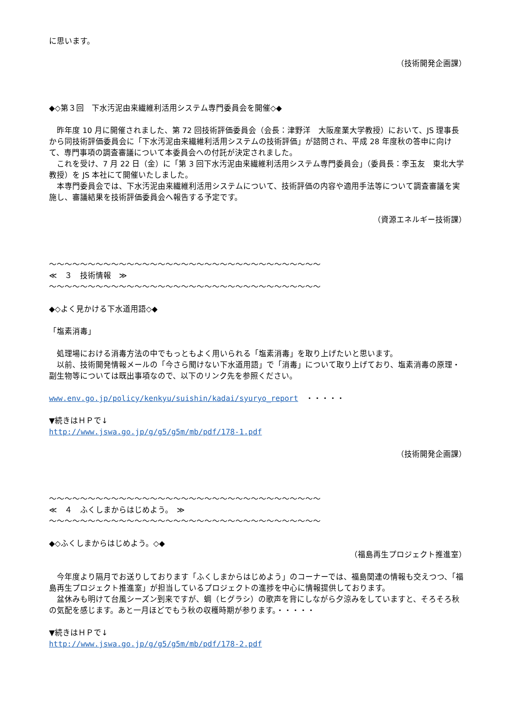に思います。
（技術開発企画課）
◆◇第３回　下水汚泥由来繊維利活用システム専門委員会を開催◇◆
　昨年度 10 月に開催されました、第 72 回技術評価委員会（会長：津野洋　大阪産業大学教授）において、JS 理事長から同技術評価委員会に「下水汚泥由来繊維利活用システムの技術評価」が諮問され、平成 28 年度秋の答申に向けて、専門事項の調査審議について本委員会への付託が決定されました。
　これを受け、7 月 22 日（金）に「第 3 回下水汚泥由来繊維利活用システム専門委員会」（委員長：李玉友　東北大学教授）を JS 本社にて開催いたしました。
　本専門委員会では、下水汚泥由来繊維利活用システムについて、技術評価の内容や適用手法等について調査審議を実施し、審議結果を技術評価委員会へ報告する予定です。
（資源エネルギー技術課）
～～～～～～～～～～～～～～～～～～～～～～～～～～～～～～～～～～～
≪　３　技術情報　≫
～～～～～～～～～～～～～～～～～～～～～～～～～～～～～～～～～～～
◆◇よく見かける下水道用語◇◆
「塩素消毒」
　処理場における消毒方法の中でもっともよく用いられる「塩素消毒」を取り上げたいと思います。
　以前、技術開発情報メールの「今さら聞けない下水道用語」で「消毒」について取り上げており、塩素消毒の原理・副生物等については既出事項なので、以下のリンク先を参照ください。
www.env.go.jp/policy/kenkyu/suishin/kadai/syuryo_report　・・・・・
▼続きはＨＰで↓
http://www.jswa.go.jp/g/g5/g5m/mb/pdf/178-1.pdf
（技術開発企画課）
～～～～～～～～～～～～～～～～～～～～～～～～～～～～～～～～～～～
≪　４　ふくしまからはじめよう。　≫
～～～～～～～～～～～～～～～～～～～～～～～～～～～～～～～～～～～
◆◇ふくしまからはじめよう。◇◆
（福島再生プロジェクト推進室）
　今年度より隔月でお送りしております「ふくしまからはじめよう」のコーナーでは、福島関連の情報も交えつつ、「福島再生プロジェクト推進室」が担当しているプロジェクトの進捗を中心に情報提供しております。
　盆休みも明けて台風シーズン到来ですが、蜩（ヒグラシ）の歌声を背にしながら夕涼みをしていますと、そろそろ秋の気配を感じます。あと一月ほどでもう秋の収穫時期が参ります。・・・・・
▼続きはＨＰで↓
http://www.jswa.go.jp/g/g5/g5m/mb/pdf/178-2.pdf